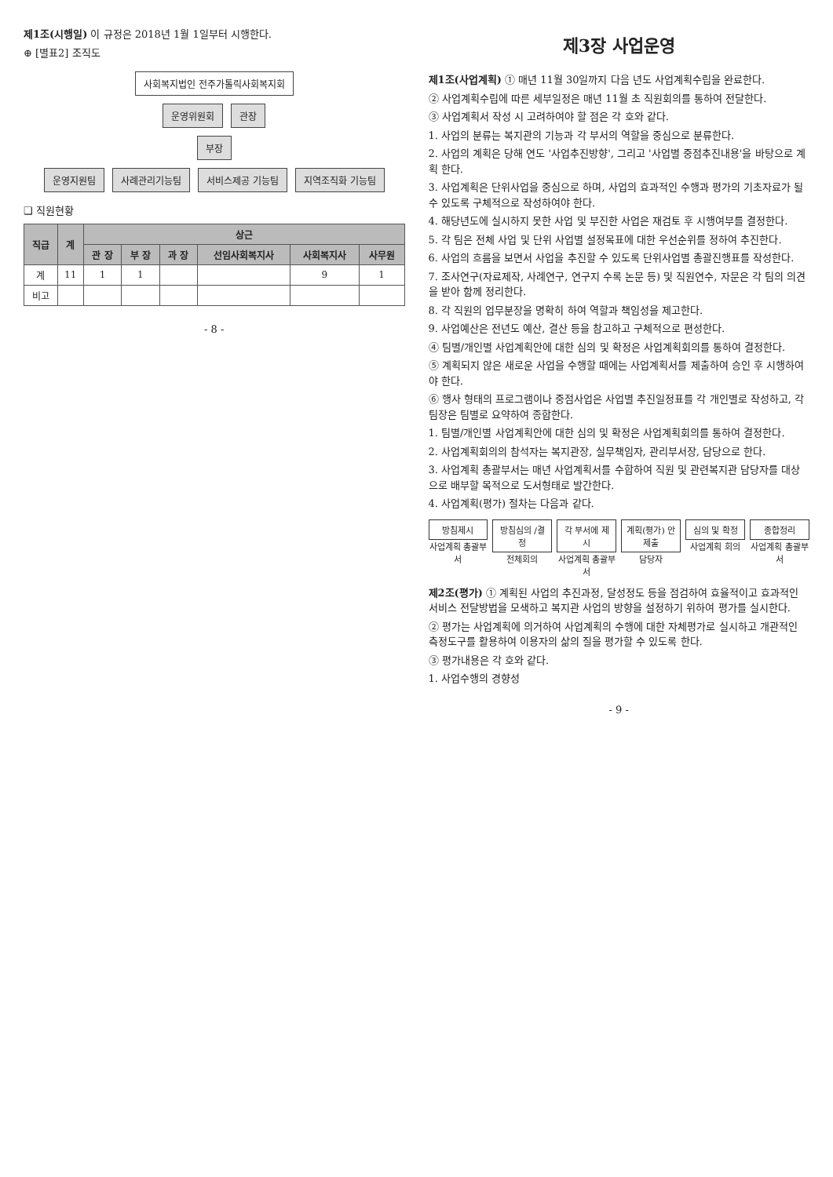제1조(시행일) 이 규정은 2018년 1월 1일부터 시행한다.
⊕ [별표2] 조직도
사회복지법인 전주가톨릭사회복지회
운영위원회 관장
부장
운영지원팀 사례관리기능팀 서비스제공 기능팀 지역조직화 기능팀
❑ 직원현황
| 직급 | 계 | 상근 | | | | | |
| --- | --- | --- | --- | --- | --- | --- | --- |
| | | 관 장 | 부 장 | 과 장 | 선임사회복지사 | 사회복지사 | 사무원 |
| 계 | 11 | 1 | 1 | | | 9 | 1 |
| 비고 | | | | | | | |
- 8 -
제3장 사업운영
제1조(사업계획) ① 매년 11월 30일까지 다음 년도 사업계획수립을 완료한다.
② 사업계획수립에 따른 세부일정은 매년 11월 초 직원회의를 통하여 전달한다.
③ 사업계획서 작성 시 고려하여야 할 점은 각 호와 같다.
1. 사업의 분류는 복지관의 기능과 각 부서의 역할을 중심으로 분류한다.
2. 사업의 계획은 당해 연도 '사업추진방향', 그리고 '사업별 중점추진내용'을 바탕으로 계획 한다.
3. 사업계획은 단위사업을 중심으로 하며, 사업의 효과적인 수행과 평가의 기초자료가 될 수 있도록 구체적으로 작성하여야 한다.
4. 해당년도에 실시하지 못한 사업 및 부진한 사업은 재검토 후 시행여부를 결정한다.
5. 각 팀은 전체 사업 및 단위 사업별 설정목표에 대한 우선순위를 정하여 추진한다.
6. 사업의 흐름을 보면서 사업을 추진할 수 있도록 단위사업별 총괄진행표를 작성한다.
7. 조사연구(자료제작, 사례연구, 연구지 수록 논문 등) 및 직원연수, 자문은 각 팀의 의견을 받아 함께 정리한다.
8. 각 직원의 업무분장을 명확히 하여 역할과 책임성을 제고한다.
9. 사업예산은 전년도 예산, 결산 등을 참고하고 구체적으로 편성한다.
④ 팀별/개인별 사업계획안에 대한 심의 및 확정은 사업계획회의를 통하여 결정한다.
⑤ 계획되지 않은 새로운 사업을 수행할 때에는 사업계획서를 제출하여 승인 후 시행하여야 한다.
⑥ 행사 형태의 프로그램이나 중점사업은 사업별 추진일정표를 각 개인별로 작성하고, 각 팀장은 팀별로 요약하여 종합한다.
1. 팀별/개인별 사업계획안에 대한 심의 및 확정은 사업계획회의를 통하여 결정한다.
2. 사업계획회의의 참석자는 복지관장, 실무책임자, 관리부서장, 담당으로 한다.
3. 사업계획 총괄부서는 매년 사업계획서를 수합하여 직원 및 관련복지관 담당자를 대상으로 배부할 목적으로 도서형태로 발간한다.
4. 사업계획(평가) 절차는 다음과 같다.
방침제시
사업계획 총괄부서
방침심의 /결정
전체회의
각 부서에 제시
사업계획 총괄부서
계획(평가) 안 제출
담당자
심의 및 확정
사업계획 회의
종합정리
사업계획 총괄부서
제2조(평가) ① 계획된 사업의 추진과정, 달성정도 등을 점검하여 효율적이고 효과적인 서비스 전달방법을 모색하고 복지관 사업의 방향을 설정하기 위하여 평가를 실시한다.
② 평가는 사업계획에 의거하여 사업계획의 수행에 대한 자체평가로 실시하고 개관적인 측정도구를 활용하여 이용자의 삶의 질을 평가할 수 있도록 한다.
③ 평가내용은 각 호와 같다.
1. 사업수행의 경향성
- 9 -